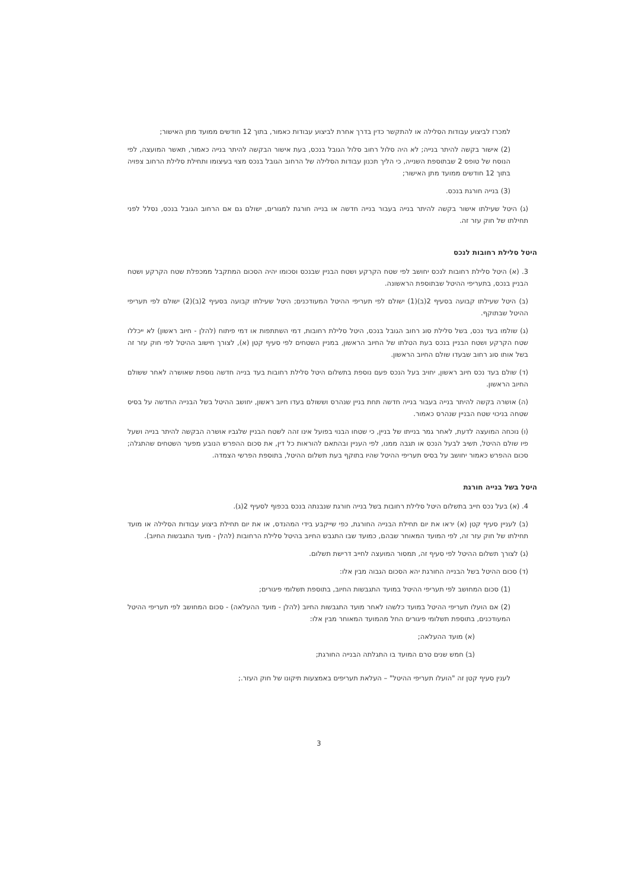למכרז לביצוע עבודות הסלילה או להתקשר כדין בדרך אחרת לביצוע עבודות כאמור, בתוך 12 חודשים ממועד מתן האישור;
(2) אישור בקשה להיתר בנייה; לא היה סלול רחוב סלול הגובל בנכס, בעת אישור הבקשה להיתר בנייה כאמור, תאשר המועצה, לפי הנוסח של טופס 2 שבתוספת השנייה, כי הליך תכנון עבודות הסלילה של הרחוב הגובל בנכס מצוי בעיצומו ותחילת סלילת הרחוב צפויה בתוך 12 חודשים ממועד מתן האישור;
(3) בנייה חורגת בנכס.
(ג) היטל שעילתו אישור בקשה להיתר בנייה בעבור בנייה חדשה או בנייה חורגת למגורים, ישולם גם אם הרחוב הגובל בנכס, נסלל לפני תחילתו של חוק עזר זה.
היטל סלילת רחובות לנכס
3. (א) היטל סלילת רחובות לנכס יחושב לפי שטח הקרקע ושטח הבניין שבנכס וסכומו יהיה הסכום המתקבל ממכפלת שטח הקרקע ושטח הבניין בנכס, בתעריפי ההיטל שבתוספת הראשונה.
(ב) היטל שעילתו קבועה בסעיף 2(ב)(1) ישולם לפי תעריפי ההיטל המעודכנים; היטל שעילתו קבועה בסעיף 2(ב)(2) ישולם לפי תעריפי ההיטל שבתוקף.
(ג) שולמו בעד נכס, בשל סלילת סוג רחוב הגובל בנכס, היטל סלילת רחובות, דמי השתתפות או דמי פיתוח (להלן - חיוב ראשון) לא ייכללו שטח הקרקע ושטח הבניין בנכס בעת הטלתו של החיוב הראשון, במניין השטחים לפי סעיף קטן (א), לצורך חישוב ההיטל לפי חוק עזר זה בשל אותו סוג רחוב שבעדו שולם החיוב הראשון.
(ד) שולם בעד נכס חיוב ראשון, יחויב בעל הנכס פעם נוספת בתשלום היטל סלילת רחובות בעד בנייה חדשה נוספת שאושרה לאחר ששולם החיוב הראשון.
(ה) אושרה בקשה להיתר בנייה בעבור בנייה חדשה תחת בניין שנהרס וששולם בעדו חיוב ראשון, יחושב ההיטל בשל הבנייה החדשה על בסיס שטחה בניכוי שטח הבניין שנהרס כאמור.
(ו) נוכחה המועצה לדעת, לאחר גמר בנייתו של בניין, כי שטחו הבנוי בפועל אינו זהה לשטח הבניין שלגביו אושרה הבקשה להיתר בנייה ושעל פיו שולם ההיטל, תשיב לבעל הנכס או תגבה ממנו, לפי העניין ובהתאם להוראות כל דין, את סכום ההפרש הנובע מפער השטחים שהתגלה; סכום ההפרש כאמור יחושב על בסיס תעריפי ההיטל שהיו בתוקף בעת תשלום ההיטל, בתוספת הפרשי הצמדה.
היטל בשל בנייה חורגת
4. (א) בעל נכס חייב בתשלום היטל סלילת רחובות בשל בנייה חורגת שנבנתה בנכס בכפוף לסעיף 2(ג).
(ב) לעניין סעיף קטן (א) יראו את יום תחילת הבנייה החורגת, כפי שייקבע בידי המהנדס, או את יום תחילת ביצוע עבודות הסלילה או מועד תחילתו של חוק עזר זה, לפי המועד המאוחר שבהם, כמועד שבו התגבש החיוב בהיטל סלילת הרחובות (להלן - מועד התגבשות החיוב).
(ג) לצורך תשלום ההיטל לפי סעיף זה, תמסור המועצה לחייב דרישת תשלום.
(ד) סכום ההיטל בשל הבנייה החורגת יהא הסכום הגבוה מבין אלו:
(1) סכום המחושב לפי תעריפי ההיטל במועד התגבשות החיוב, בתוספת תשלומי פיגורים;
(2) אם הועלו תעריפי ההיטל במועד כלשהו לאחר מועד התגבשות החיוב (להלן - מועד ההעלאה) - סכום המחושב לפי תעריפי ההיטל המעודכנים, בתוספת תשלומי פיגורים החל מהמועד המאוחר מבין אלו:
(א) מועד ההעלאה;
(ב) חמש שנים טרם המועד בו התגלתה הבנייה החורגת;
לענין סעיף קטן זה "הועלו תעריפי ההיטל" – העלאת תעריפים באמצעות תיקונו של חוק העזר.;
3